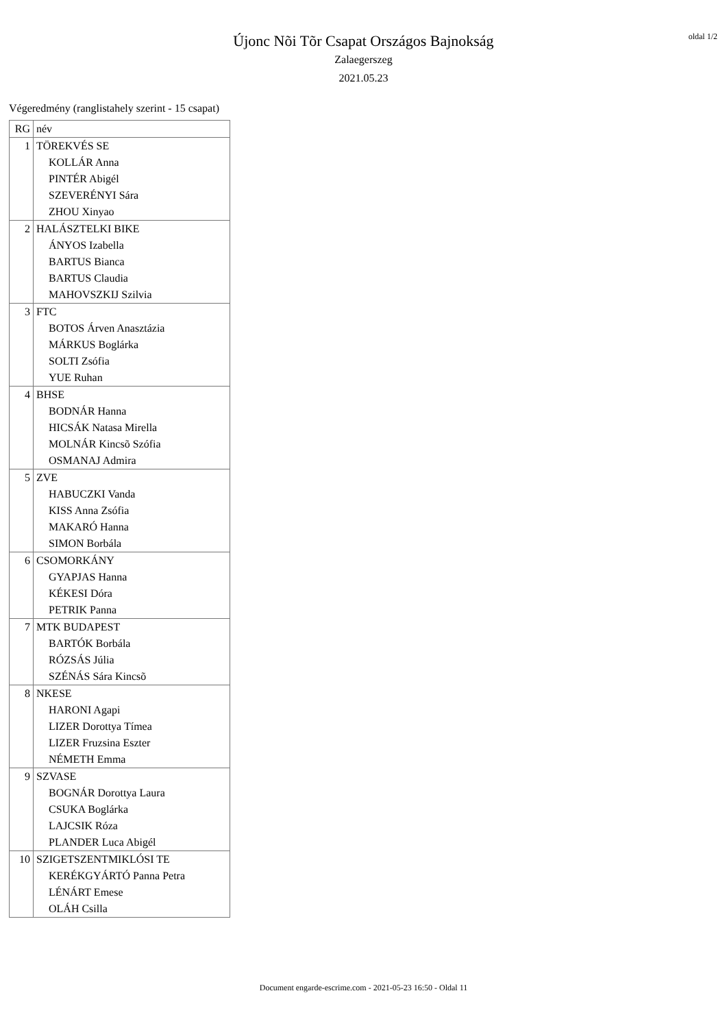oldal 1/2
Újonc Nõi Tõr Csapat Országos Bajnokság
Zalaegerszeg
2021.05.23
Végeredmény (ranglistahely szerint - 15 csapat)
| RG | név |
| 1 | TÖREKVÉS SE KOLLÁR Anna PINTÉR Abigél SZEVERÉNYI Sára ZHOU Xinyao |
| 2 | HALÁSZTELKI BIKE ÁNYOS Izabella BARTUS Bianca BARTUS Claudia MAHOVSZKIJ Szilvia |
| 3 | FTC BOTOS Árven Anasztázia MÁRKUS Boglárka SOLTI Zsófia YUE Ruhan |
| 4 | BHSE BODNÁR Hanna HICSÁK Natasa Mirella MOLNÁR Kincsõ Szófia OSMANAJ Admira |
| 5 | ZVE HABUCZKI Vanda KISS Anna Zsófia MAKARÓ Hanna SIMON Borbála |
| 6 | CSOMORKÁNY GYAPJAS Hanna KÉKESI Dóra PETRIK Panna |
| 7 | MTK BUDAPEST BARTÓK Borbála RÓZSÁS Júlia SZÉNÁS Sára Kincsõ |
| 8 | NKESE HARONI Agapi LIZER Dorottya Tímea LIZER Fruzsina Eszter NÉMETH Emma |
| 9 | SZVASE BOGNÁR Dorottya Laura CSUKA Boglárka LAJCSIK Róza PLANDER Luca Abigél |
| 10 | SZIGETSZENTMIKLÓSI TE KERÉKGYÁRTÓ Panna Petra LÉNÁRT Emese OLÁH Csilla |
Document engarde-escrime.com - 2021-05-23 16:50 - Oldal 11